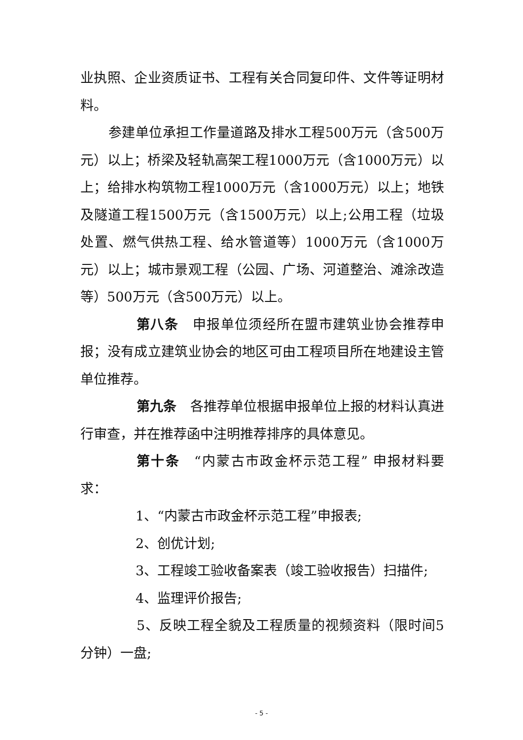业执照、企业资质证书、工程有关合同复印件、文件等证明材料。
参建单位承担工作量道路及排水工程500万元（含500万元）以上；桥梁及轻轨高架工程1000万元（含1000万元）以上；给排水构筑物工程1000万元（含1000万元）以上；地铁及隧道工程1500万元（含1500万元）以上;公用工程（垃圾处置、燃气供热工程、给水管道等）1000万元（含1000万元）以上；城市景观工程（公园、广场、河道整治、滩涂改造等）500万元（含500万元）以上。
第八条　申报单位须经所在盟市建筑业协会推荐申报；没有成立建筑业协会的地区可由工程项目所在地建设主管单位推荐。
第九条　各推荐单位根据申报单位上报的材料认真进行审查，并在推荐函中注明推荐排序的具体意见。
第十条　“内蒙古市政金杯示范工程” 申报材料要求：
1、“内蒙古市政金杯示范工程”申报表;
2、创优计划;
3、工程竣工验收备案表（竣工验收报告）扫描件;
4、监理评价报告;
5、反映工程全貌及工程质量的视频资料（限时间5分钟）一盘;
- 5 -